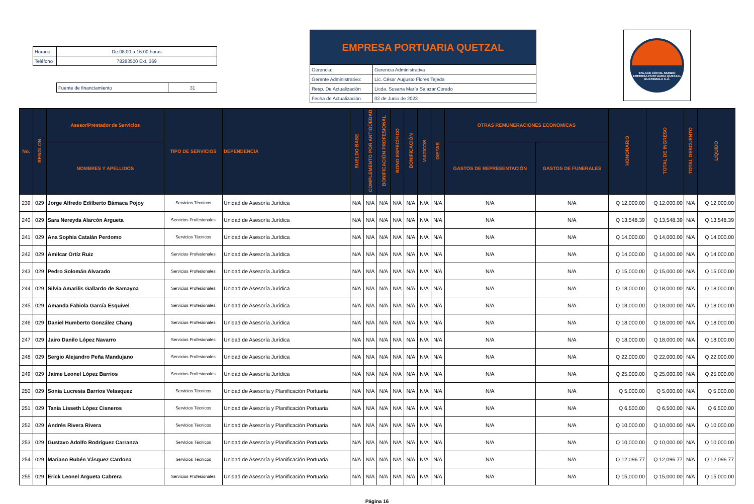| Horario | De 08:00 a 16:00 horas |
| Teléfono | 78283500 Ext. 369 |
| Fuente de financiamiento | 31 |
| EMPRESA PORTUARIA QUETZAL | |
| Gerencia: | Gerencia Administrativa |
| Gerente Administrativo: | Lic. César Augusto Flores Tejeda |
| Resp. De Actualización | Licda. Susana María Salazar Corado |
| Fecha de Actualización | 02 de Junio de 2023 |
ENLACE CON EL MUNDO
EMPRESA PORTUARIA QUETZAL
GUATEMALA C.A.
| No. | RENGLON | Asesor/Prestador de Servicios | TIPO DE SERVICIOS | DEPENDENCIA | SUELDO BASE | COMPLEMENTO POR ANTIGÜEDAD | BONIFICACIÓN PROFESIONAL | BONO ESPECÍFICO | BONIFICACIÓN | VIATICOS | DIETAS | OTRAS REMUNERACIONES ECONOMICAS | | HONORARIO | TOTAL DE INGRESO | TOTAL DESCUENTO | LÍQUIDO |
| --- | --- | --- | --- | --- | --- | --- | --- | --- | --- | --- | --- | --- | --- | --- | --- | --- | --- |
| | | NOMBRES Y APELLIDOS | | | | | | | | | | GASTOS DE REPRESENTACIÓN | GASTOS DE FUNERALES | | | | |
| 239 | 029 | Jorge Alfredo Edilberto Bámaca Pojoy | Servicios Técnicos | Unidad de Asesoría Jurídica | N/A | N/A | N/A | N/A | N/A | N/A | N/A | N/A | N/A | Q 12,000.00 | Q 12,000.00 | N/A | Q 12,000.00 |
| 240 | 029 | Sara Nereyda Alarcón Argueta | Servicios Profesionales | Unidad de Asesoría Jurídica | N/A | N/A | N/A | N/A | N/A | N/A | N/A | N/A | N/A | Q 13,548.39 | Q 13,548.39 | N/A | Q 13,548.39 |
| 241 | 029 | Ana Sophia Catalán Perdomo | Servicios Técnicos | Unidad de Asesoría Jurídica | N/A | N/A | N/A | N/A | N/A | N/A | N/A | N/A | N/A | Q 14,000.00 | Q 14,000.00 | N/A | Q 14,000.00 |
| 242 | 029 | Amilcar Ortíz Ruiz | Servicios Profesionales | Unidad de Asesoría Jurídica | N/A | N/A | N/A | N/A | N/A | N/A | N/A | N/A | N/A | Q 14,000.00 | Q 14,000.00 | N/A | Q 14,000.00 |
| 243 | 029 | Pedro Solomán Alvarado | Servicios Profesionales | Unidad de Asesoría Jurídica | N/A | N/A | N/A | N/A | N/A | N/A | N/A | N/A | N/A | Q 15,000.00 | Q 15,000.00 | N/A | Q 15,000.00 |
| 244 | 029 | Silvia Amarilis Gallardo de Samayoa | Servicios Profesionales | Unidad de Asesoría Jurídica | N/A | N/A | N/A | N/A | N/A | N/A | N/A | N/A | N/A | Q 18,000.00 | Q 18,000.00 | N/A | Q 18,000.00 |
| 245 | 029 | Amanda Fabiola García Esquivel | Servicios Profesionales | Unidad de Asesoría Jurídica | N/A | N/A | N/A | N/A | N/A | N/A | N/A | N/A | N/A | Q 18,000.00 | Q 18,000.00 | N/A | Q 18,000.00 |
| 246 | 029 | Daniel Humberto González Chang | Servicios Profesionales | Unidad de Asesoría Jurídica | N/A | N/A | N/A | N/A | N/A | N/A | N/A | N/A | N/A | Q 18,000.00 | Q 18,000.00 | N/A | Q 18,000.00 |
| 247 | 029 | Jairo Danilo López Navarro | Servicios Profesionales | Unidad de Asesoría Jurídica | N/A | N/A | N/A | N/A | N/A | N/A | N/A | N/A | N/A | Q 18,000.00 | Q 18,000.00 | N/A | Q 18,000.00 |
| 248 | 029 | Sergio Alejandro Peña Mandujano | Servicios Profesionales | Unidad de Asesoría Jurídica | N/A | N/A | N/A | N/A | N/A | N/A | N/A | N/A | N/A | Q 22,000.00 | Q 22,000.00 | N/A | Q 22,000.00 |
| 249 | 029 | Jaime Leonel López Barrios | Servicios Profesionales | Unidad de Asesoría Jurídica | N/A | N/A | N/A | N/A | N/A | N/A | N/A | N/A | N/A | Q 25,000.00 | Q 25,000.00 | N/A | Q 25,000.00 |
| 250 | 029 | Sonia Lucresia Barrios Velasquez | Servicios Técnicos | Unidad de Asesoría y Planificación Portuaria | N/A | N/A | N/A | N/A | N/A | N/A | N/A | N/A | N/A | Q 5,000.00 | Q 5,000.00 | N/A | Q 5,000.00 |
| 251 | 029 | Tania Lisseth López Cisneros | Servicios Técnicos | Unidad de Asesoría y Planificación Portuaria | N/A | N/A | N/A | N/A | N/A | N/A | N/A | N/A | N/A | Q 6,500.00 | Q 6,500.00 | N/A | Q 6,500.00 |
| 252 | 029 | Andrés Rivera Rivera | Servicios Técnicos | Unidad de Asesoría y Planificación Portuaria | N/A | N/A | N/A | N/A | N/A | N/A | N/A | N/A | N/A | Q 10,000.00 | Q 10,000.00 | N/A | Q 10,000.00 |
| 253 | 029 | Gustavo Adolfo Rodríguez Carranza | Servicios Técnicos | Unidad de Asesoría y Planificación Portuaria | N/A | N/A | N/A | N/A | N/A | N/A | N/A | N/A | N/A | Q 10,000.00 | Q 10,000.00 | N/A | Q 10,000.00 |
| 254 | 029 | Mariano Rubén Vásquez Cardona | Servicios Técnicos | Unidad de Asesoría y Planificación Portuaria | N/A | N/A | N/A | N/A | N/A | N/A | N/A | N/A | N/A | Q 12,096.77 | Q 12,096.77 | N/A | Q 12,096.77 |
| 255 | 029 | Erick Leonel Argueta Cabrera | Servicios Profesionales | Unidad de Asesoría y Planificación Portuaria | N/A | N/A | N/A | N/A | N/A | N/A | N/A | N/A | N/A | Q 15,000.00 | Q 15,000.00 | N/A | Q 15,000.00 |
Página 16